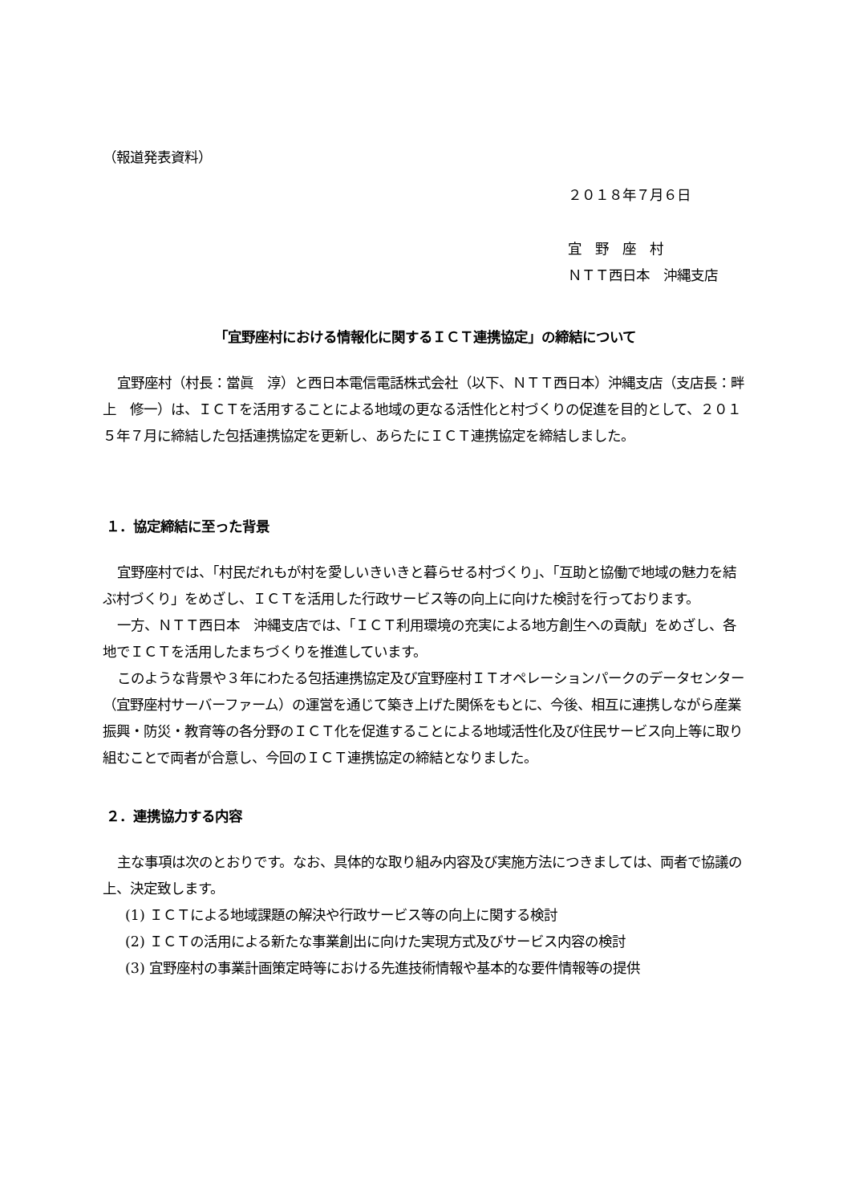（報道発表資料）
２０１８年７月６日
宜　野　座　村
ＮＴＴ西日本　沖縄支店
「宜野座村における情報化に関するＩＣＴ連携協定」の締結について
宜野座村（村長：當眞　淳）と西日本電信電話株式会社（以下、ＮＴＴ西日本）沖縄支店（支店長：畔上　修一）は、ＩＣＴを活用することによる地域の更なる活性化と村づくりの促進を目的として、２０１５年７月に締結した包括連携協定を更新し、あらたにＩＣＴ連携協定を締結しました。
１．協定締結に至った背景
宜野座村では、「村民だれもが村を愛しいきいきと暮らせる村づくり」、「互助と協働で地域の魅力を結ぶ村づくり」をめざし、ＩＣＴを活用した行政サービス等の向上に向けた検討を行っております。
一方、ＮＴＴ西日本　沖縄支店では、「ＩＣＴ利用環境の充実による地方創生への貢献」をめざし、各地でＩＣＴを活用したまちづくりを推進しています。
このような背景や３年にわたる包括連携協定及び宜野座村ＩＴオペレーションパークのデータセンター（宜野座村サーバーファーム）の運営を通じて築き上げた関係をもとに、今後、相互に連携しながら産業振興・防災・教育等の各分野のＩＣＴ化を促進することによる地域活性化及び住民サービス向上等に取り組むことで両者が合意し、今回のＩＣＴ連携協定の締結となりました。
２．連携協力する内容
主な事項は次のとおりです。なお、具体的な取り組み内容及び実施方法につきましては、両者で協議の上、決定致します。
(1) ＩＣＴによる地域課題の解決や行政サービス等の向上に関する検討
(2) ＩＣＴの活用による新たな事業創出に向けた実現方式及びサービス内容の検討
(3) 宜野座村の事業計画策定時等における先進技術情報や基本的な要件情報等の提供